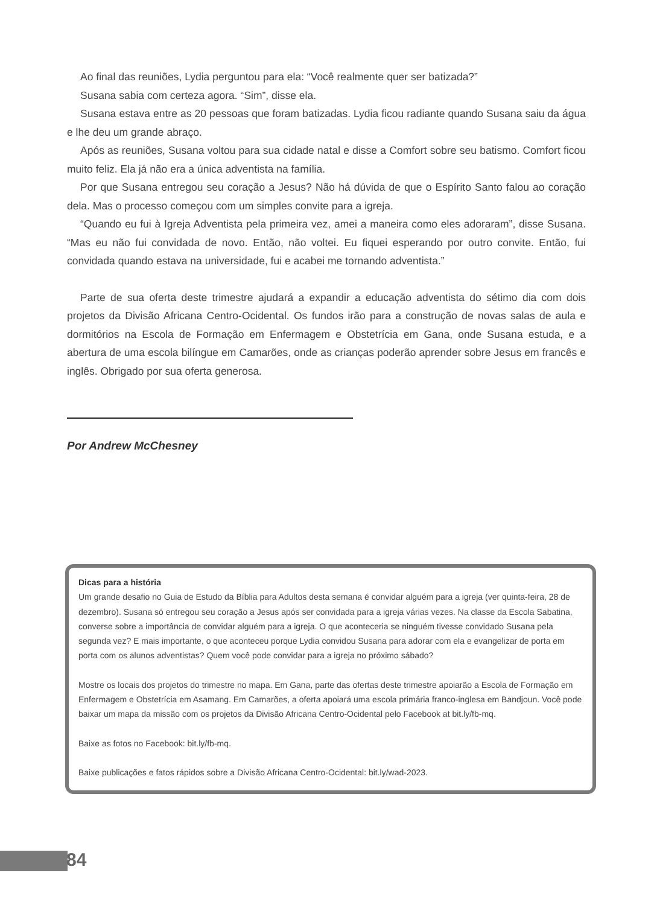Ao final das reuniões, Lydia perguntou para ela: “Você realmente quer ser batizada?”
Susana sabia com certeza agora. “Sim”, disse ela.
Susana estava entre as 20 pessoas que foram batizadas. Lydia ficou radiante quando Susana saiu da água e lhe deu um grande abraço.
Após as reuniões, Susana voltou para sua cidade natal e disse a Comfort sobre seu batismo. Comfort ficou muito feliz. Ela já não era a única adventista na família.
Por que Susana entregou seu coração a Jesus? Não há dúvida de que o Espírito Santo falou ao coração dela. Mas o processo começou com um simples convite para a igreja.
“Quando eu fui à Igreja Adventista pela primeira vez, amei a maneira como eles adoraram”, disse Susana. “Mas eu não fui convidada de novo. Então, não voltei. Eu fiquei esperando por outro convite. Então, fui convidada quando estava na universidade, fui e acabei me tornando adventista.”
Parte de sua oferta deste trimestre ajudará a expandir a educação adventista do sétimo dia com dois projetos da Divisão Africana Centro-Ocidental. Os fundos irão para a construção de novas salas de aula e dormitórios na Escola de Formação em Enfermagem e Obstetrícia em Gana, onde Susana estuda, e a abertura de uma escola bilíngue em Camarões, onde as crianças poderão aprender sobre Jesus em francês e inglês. Obrigado por sua oferta generosa.
Por Andrew McChesney
Dicas para a história
Um grande desafio no Guia de Estudo da Bíblia para Adultos desta semana é convidar alguém para a igreja (ver quinta-feira, 28 de dezembro). Susana só entregou seu coração a Jesus após ser convidada para a igreja várias vezes. Na classe da Escola Sabatina, converse sobre a importância de convidar alguém para a igreja. O que aconteceria se ninguém tivesse convidado Susana pela segunda vez? E mais importante, o que aconteceu porque Lydia convidou Susana para adorar com ela e evangelizar de porta em porta com os alunos adventistas? Quem você pode convidar para a igreja no próximo sábado?
Mostre os locais dos projetos do trimestre no mapa. Em Gana, parte das ofertas deste trimestre apoiarão a Escola de Formação em Enfermagem e Obstetrícia em Asamang. Em Camarões, a oferta apoiará uma escola primária franco-inglesa em Bandjoun. Você pode baixar um mapa da missão com os projetos da Divisão Africana Centro-Ocidental pelo Facebook at bit.ly/fb-mq.
Baixe as fotos no Facebook: bit.ly/fb-mq.
Baixe publicações e fatos rápidos sobre a Divisão Africana Centro-Ocidental: bit.ly/wad-2023.
84